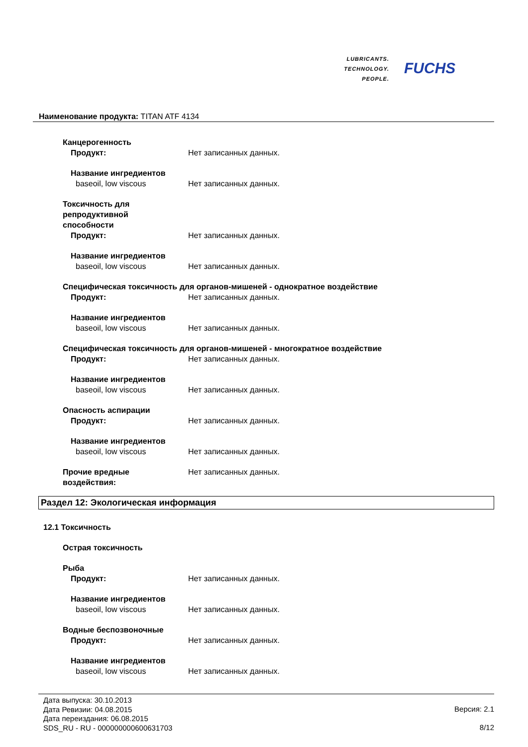LUBRICANTS.
TECHNOLOGY.
PEOPLE.
FUCHS
Наименование продукта: TITAN ATF 4134
Канцерогенность
Продукт: Нет записанных данных.
Название ингредиентов
baseoil, low viscous Нет записанных данных.
Токсичность для
репродуктивной
способности
Продукт: Нет записанных данных.
Название ингредиентов
baseoil, low viscous Нет записанных данных.
Специфическая токсичность для органов-мишеней - однократное воздействие
Продукт: Нет записанных данных.
Название ингредиентов
baseoil, low viscous Нет записанных данных.
Специфическая токсичность для органов-мишеней - многократное воздействие
Продукт: Нет записанных данных.
Название ингредиентов
baseoil, low viscous Нет записанных данных.
Опасность аспирации
Продукт: Нет записанных данных.
Название ингредиентов
baseoil, low viscous Нет записанных данных.
Прочие вредные
воздействия: Нет записанных данных.
Раздел 12: Экологическая информация
12.1 Токсичность
Острая токсичность
Рыба
Продукт: Нет записанных данных.
Название ингредиентов
baseoil, low viscous Нет записанных данных.
Водные беспозвоночные
Продукт: Нет записанных данных.
Название ингредиентов
baseoil, low viscous Нет записанных данных.
Дата выпуска: 30.10.2013
Дата Ревизии: 04.08.2015
Дата переиздания: 06.08.2015
SDS_RU - RU - 000000000600631703
Версия: 2.1
8/12